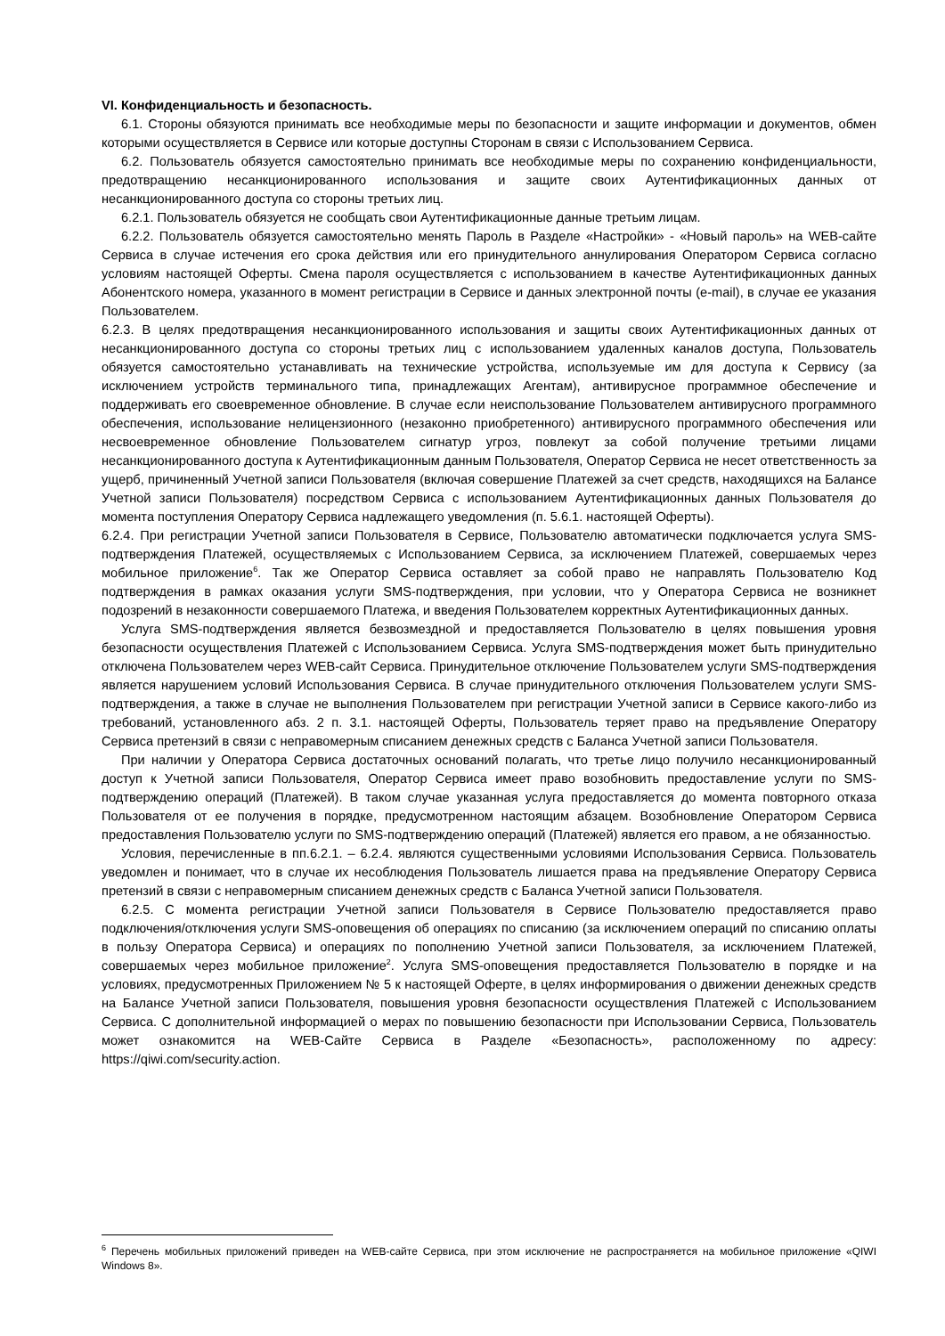VI. Конфиденциальность и безопасность.
6.1. Стороны обязуются принимать все необходимые меры по безопасности и защите информации и документов, обмен которыми осуществляется в Сервисе или которые доступны Сторонам в связи с Использованием Сервиса.
6.2. Пользователь обязуется самостоятельно принимать все необходимые меры по сохранению конфиденциальности, предотвращению несанкционированного использования и защите своих Аутентификационных данных от несанкционированного доступа со стороны третьих лиц.
6.2.1. Пользователь обязуется не сообщать свои Аутентификационные данные третьим лицам.
6.2.2. Пользователь обязуется самостоятельно менять Пароль в Разделе «Настройки» - «Новый пароль» на WEB-сайте Сервиса в случае истечения его срока действия или его принудительного аннулирования Оператором Сервиса согласно условиям настоящей Оферты. Смена пароля осуществляется с использованием в качестве Аутентификационных данных Абонентского номера, указанного в момент регистрации в Сервисе и данных электронной почты (e-mail), в случае ее указания Пользователем.
6.2.3. В целях предотвращения несанкционированного использования и защиты своих Аутентификационных данных от несанкционированного доступа со стороны третьих лиц с использованием удаленных каналов доступа, Пользователь обязуется самостоятельно устанавливать на технические устройства, используемые им для доступа к Сервису (за исключением устройств терминального типа, принадлежащих Агентам), антивирусное программное обеспечение и поддерживать его своевременное обновление. В случае если неиспользование Пользователем антивирусного программного обеспечения, использование нелицензионного (незаконно приобретенного) антивирусного программного обеспечения или несвоевременное обновление Пользователем сигнатур угроз, повлекут за собой получение третьими лицами несанкционированного доступа к Аутентификационным данным Пользователя, Оператор Сервиса не несет ответственность за ущерб, причиненный Учетной записи Пользователя (включая совершение Платежей за счет средств, находящихся на Балансе Учетной записи Пользователя) посредством Сервиса с использованием Аутентификационных данных Пользователя до момента поступления Оператору Сервиса надлежащего уведомления (п. 5.6.1. настоящей Оферты).
6.2.4. При регистрации Учетной записи Пользователя в Сервисе, Пользователю автоматически подключается услуга SMS-подтверждения Платежей, осуществляемых с Использованием Сервиса, за исключением Платежей, совершаемых через мобильное приложение<sup>6</sup>. Так же Оператор Сервиса оставляет за собой право не направлять Пользователю Код подтверждения в рамках оказания услуги SMS-подтверждения, при условии, что у Оператора Сервиса не возникнет подозрений в незаконности совершаемого Платежа, и введения Пользователем корректных Аутентификационных данных.
Услуга SMS-подтверждения является безвозмездной и предоставляется Пользователю в целях повышения уровня безопасности осуществления Платежей с Использованием Сервиса. Услуга SMS-подтверждения может быть принудительно отключена Пользователем через WEB-сайт Сервиса. Принудительное отключение Пользователем услуги SMS-подтверждения является нарушением условий Использования Сервиса. В случае принудительного отключения Пользователем услуги SMS-подтверждения, а также в случае не выполнения Пользователем при регистрации Учетной записи в Сервисе какого-либо из требований, установленного абз. 2 п. 3.1. настоящей Оферты, Пользователь теряет право на предъявление Оператору Сервиса претензий в связи с неправомерным списанием денежных средств с Баланса Учетной записи Пользователя.
При наличии у Оператора Сервиса достаточных оснований полагать, что третье лицо получило несанкционированный доступ к Учетной записи Пользователя, Оператор Сервиса имеет право возобновить предоставление услуги по SMS-подтверждению операций (Платежей). В таком случае указанная услуга предоставляется до момента повторного отказа Пользователя от ее получения в порядке, предусмотренном настоящим абзацем. Возобновление Оператором Сервиса предоставления Пользователю услуги по SMS-подтверждению операций (Платежей) является его правом, а не обязанностью.
Условия, перечисленные в пп.6.2.1. – 6.2.4. являются существенными условиями Использования Сервиса. Пользователь уведомлен и понимает, что в случае их несоблюдения Пользователь лишается права на предъявление Оператору Сервиса претензий в связи с неправомерным списанием денежных средств с Баланса Учетной записи Пользователя.
6.2.5. С момента регистрации Учетной записи Пользователя в Сервисе Пользователю предоставляется право подключения/отключения услуги SMS-оповещения об операциях по списанию (за исключением операций по списанию оплаты в пользу Оператора Сервиса) и операциях по пополнению Учетной записи Пользователя, за исключением Платежей, совершаемых через мобильное приложение<sup>2</sup>. Услуга SMS-оповещения предоставляется Пользователю в порядке и на условиях, предусмотренных Приложением № 5 к настоящей Оферте, в целях информирования о движении денежных средств на Балансе Учетной записи Пользователя, повышения уровня безопасности осуществления Платежей с Использованием Сервиса. С дополнительной информацией о мерах по повышению безопасности при Использовании Сервиса, Пользователь может ознакомится на WEB-Сайте Сервиса в Разделе «Безопасность», расположенному по адресу: https://qiwi.com/security.action.
<sup>6</sup> Перечень мобильных приложений приведен на WEB-сайте Сервиса, при этом исключение не распространяется на мобильное приложение «QIWI Windows 8».